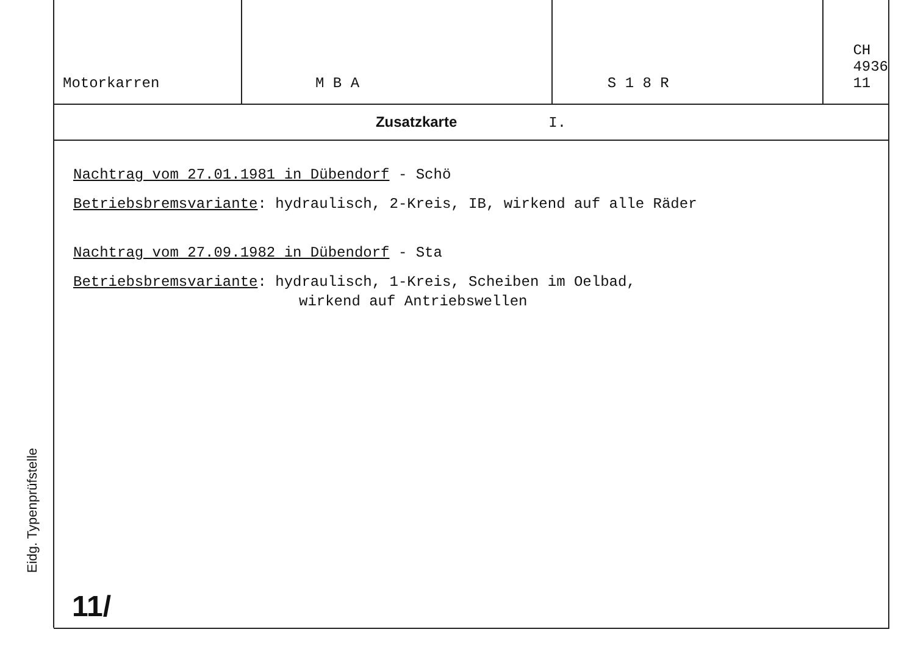Eidg. Typenprüfstelle
| Motorkarren | M B A | S 1 8 R | CH 4936 11 |
Zusatzkarte I.
Nachtrag vom 27.01.1981 in Dübendorf - Schö
Betriebsbremsvariante: hydraulisch, 2-Kreis, IB, wirkend auf alle Räder
Nachtrag vom 27.09.1982 in Dübendorf - Sta
Betriebsbremsvariante: hydraulisch, 1-Kreis, Scheiben im Oelbad,
wirkend auf Antriebswellen
11/